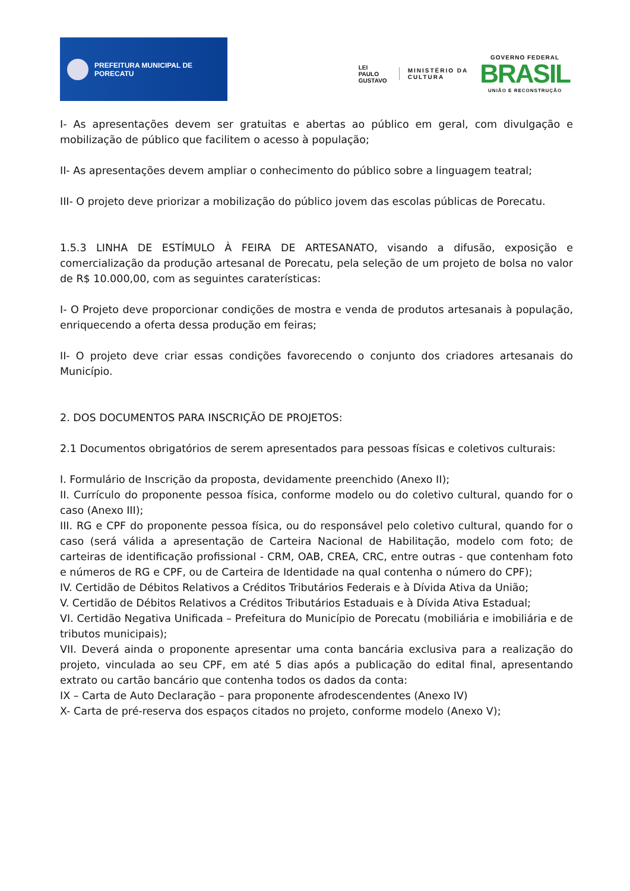PREFEITURA MUNICIPAL DE PORECATU
LEI
PAULO
GUSTAVO
MINISTÉRIO DA
CULTURA
GOVERNO FEDERAL
BRASIL
UNIÃO E RECONSTRUÇÃO
I- As apresentações devem ser gratuitas e abertas ao público em geral, com divulgação e mobilização de público que facilitem o acesso à população;
II- As apresentações devem ampliar o conhecimento do público sobre a linguagem teatral;
III- O projeto deve priorizar a mobilização do público jovem das escolas públicas de Porecatu.
1.5.3 LINHA DE ESTÍMULO À FEIRA DE ARTESANATO, visando a difusão, exposição e comercialização da produção artesanal de Porecatu, pela seleção de um projeto de bolsa no valor de R$ 10.000,00, com as seguintes caraterísticas:
I- O Projeto deve proporcionar condições de mostra e venda de produtos artesanais à população, enriquecendo a oferta dessa produção em feiras;
II- O projeto deve criar essas condições favorecendo o conjunto dos criadores artesanais do Município.
2. DOS DOCUMENTOS PARA INSCRIÇÃO DE PROJETOS:
2.1 Documentos obrigatórios de serem apresentados para pessoas físicas e coletivos culturais:
I. Formulário de Inscrição da proposta, devidamente preenchido (Anexo II);
II. Currículo do proponente pessoa física, conforme modelo ou do coletivo cultural, quando for o caso (Anexo III);
III. RG e CPF do proponente pessoa física, ou do responsável pelo coletivo cultural, quando for o caso (será válida a apresentação de Carteira Nacional de Habilitação, modelo com foto; de carteiras de identificação profissional - CRM, OAB, CREA, CRC, entre outras - que contenham foto e números de RG e CPF, ou de Carteira de Identidade na qual contenha o número do CPF);
IV. Certidão de Débitos Relativos a Créditos Tributários Federais e à Dívida Ativa da União;
V. Certidão de Débitos Relativos a Créditos Tributários Estaduais e à Dívida Ativa Estadual;
VI. Certidão Negativa Unificada – Prefeitura do Município de Porecatu (mobiliária e imobiliária e de tributos municipais);
VII. Deverá ainda o proponente apresentar uma conta bancária exclusiva para a realização do projeto, vinculada ao seu CPF, em até 5 dias após a publicação do edital final, apresentando extrato ou cartão bancário que contenha todos os dados da conta:
IX – Carta de Auto Declaração – para proponente afrodescendentes (Anexo IV)
X- Carta de pré-reserva dos espaços citados no projeto, conforme modelo (Anexo V);